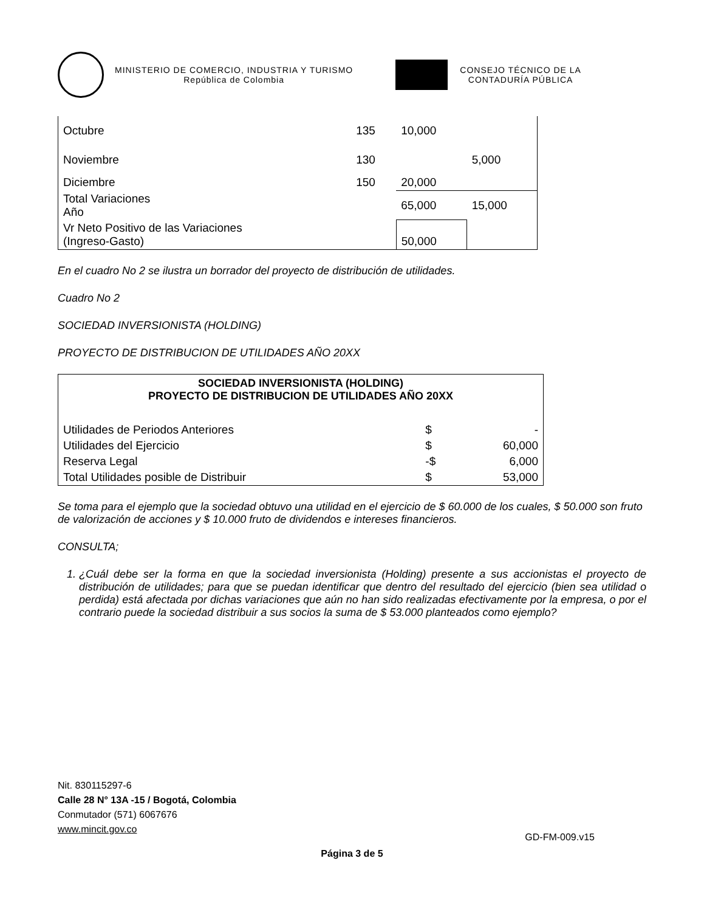MINISTERIO DE COMERCIO, INDUSTRIA Y TURISMO
República de Colombia
CONSEJO TÉCNICO DE LA
CONTADURÍA PÚBLICA
| Octubre | 135 | 10,000 | |
| Noviembre | 130 | | 5,000 |
| Diciembre | 150 | 20,000 | |
| Total Variaciones Año | | 65,000 | 15,000 |
| Vr Neto Positivo de las Variaciones (Ingreso-Gasto) | | 50,000 | |
En el cuadro No 2 se ilustra un borrador del proyecto de distribución de utilidades.
Cuadro No 2
SOCIEDAD INVERSIONISTA (HOLDING)
PROYECTO DE DISTRIBUCION DE UTILIDADES AÑO 20XX
| SOCIEDAD INVERSIONISTA (HOLDING) PROYECTO DE DISTRIBUCION DE UTILIDADES AÑO 20XX | | |
| --- | --- | --- |
| Utilidades de Periodos Anteriores | $ | - |
| Utilidades del Ejercicio | $ | 60,000 |
| Reserva Legal | -$ | 6,000 |
| Total Utilidades posible de Distribuir | $ | 53,000 |
Se toma para el ejemplo que la sociedad obtuvo una utilidad en el ejercicio de $ 60.000 de los cuales, $ 50.000 son fruto de valorización de acciones y $ 10.000 fruto de dividendos e intereses financieros.
CONSULTA;
1. ¿Cuál debe ser la forma en que la sociedad inversionista (Holding) presente a sus accionistas el proyecto de distribución de utilidades; para que se puedan identificar que dentro del resultado del ejercicio (bien sea utilidad o perdida) está afectada por dichas variaciones que aún no han sido realizadas efectivamente por la empresa, o por el contrario puede la sociedad distribuir a sus socios la suma de $ 53.000 planteados como ejemplo?
Nit. 830115297-6
Calle 28 N° 13A -15 / Bogotá, Colombia
Conmutador (571) 6067676
www.mincit.gov.co
GD-FM-009.v15
Página 3 de 5